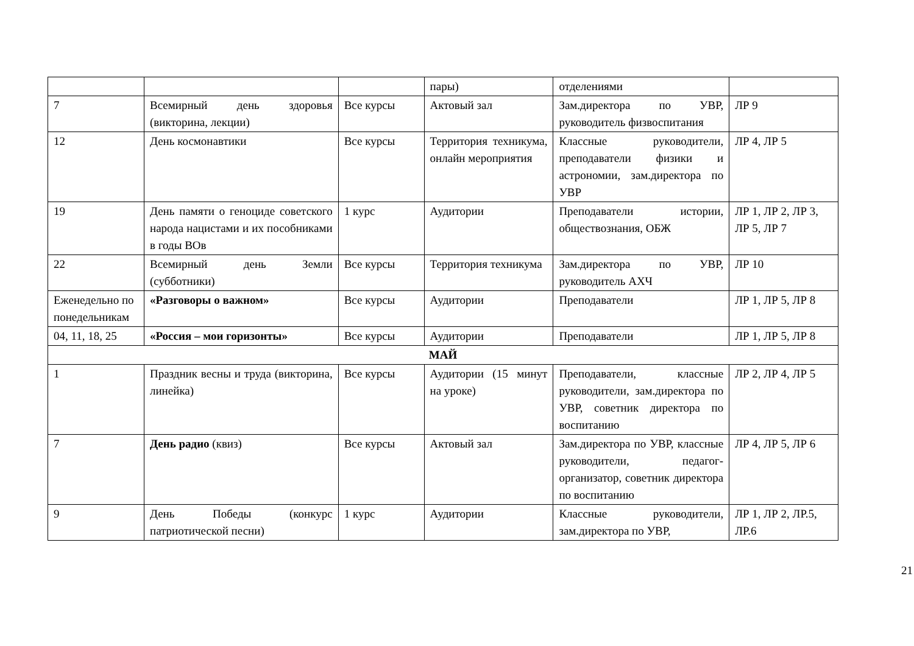| | | | пары) | отделениями | |
| 7 | Всемирный день здоровья (викторина, лекции) | Все курсы | Актовый зал | Зам.директора по УВР, руководитель физвоспитания | ЛР 9 |
| 12 | День космонавтики | Все курсы | Территория техникума, онлайн мероприятия | Классные руководители, преподаватели физики и астрономии, зам.директора по УВР | ЛР 4, ЛР 5 |
| 19 | День памяти о геноциде советского народа нацистами и их пособниками в годы ВОв | 1 курс | Аудитории | Преподаватели истории, обществознания, ОБЖ | ЛР 1, ЛР 2, ЛР 3, ЛР 5, ЛР 7 |
| 22 | Всемирный день Земли (субботники) | Все курсы | Территория техникума | Зам.директора по УВР, руководитель АХЧ | ЛР 10 |
| Еженедельно по понедельникам | «Разговоры о важном» | Все курсы | Аудитории | Преподаватели | ЛР 1, ЛР 5, ЛР 8 |
| 04, 11, 18, 25 | «Россия – мои горизонты» | Все курсы | Аудитории | Преподаватели | ЛР 1, ЛР 5, ЛР 8 |
| МАЙ | | | | | |
| 1 | Праздник весны и труда (викторина, линейка) | Все курсы | Аудитории (15 минут на уроке) | Преподаватели, классные руководители, зам.директора по УВР, советник директора по воспитанию | ЛР 2, ЛР 4, ЛР 5 |
| 7 | День радио (квиз) | Все курсы | Актовый зал | Зам.директора по УВР, классные руководители, педагог-организатор, советник директора по воспитанию | ЛР 4, ЛР 5, ЛР 6 |
| 9 | День Победы (конкурс патриотической песни) | 1 курс | Аудитории | Классные руководители, зам.директора по УВР, | ЛР 1, ЛР 2, ЛР.5, ЛР.6 |
21